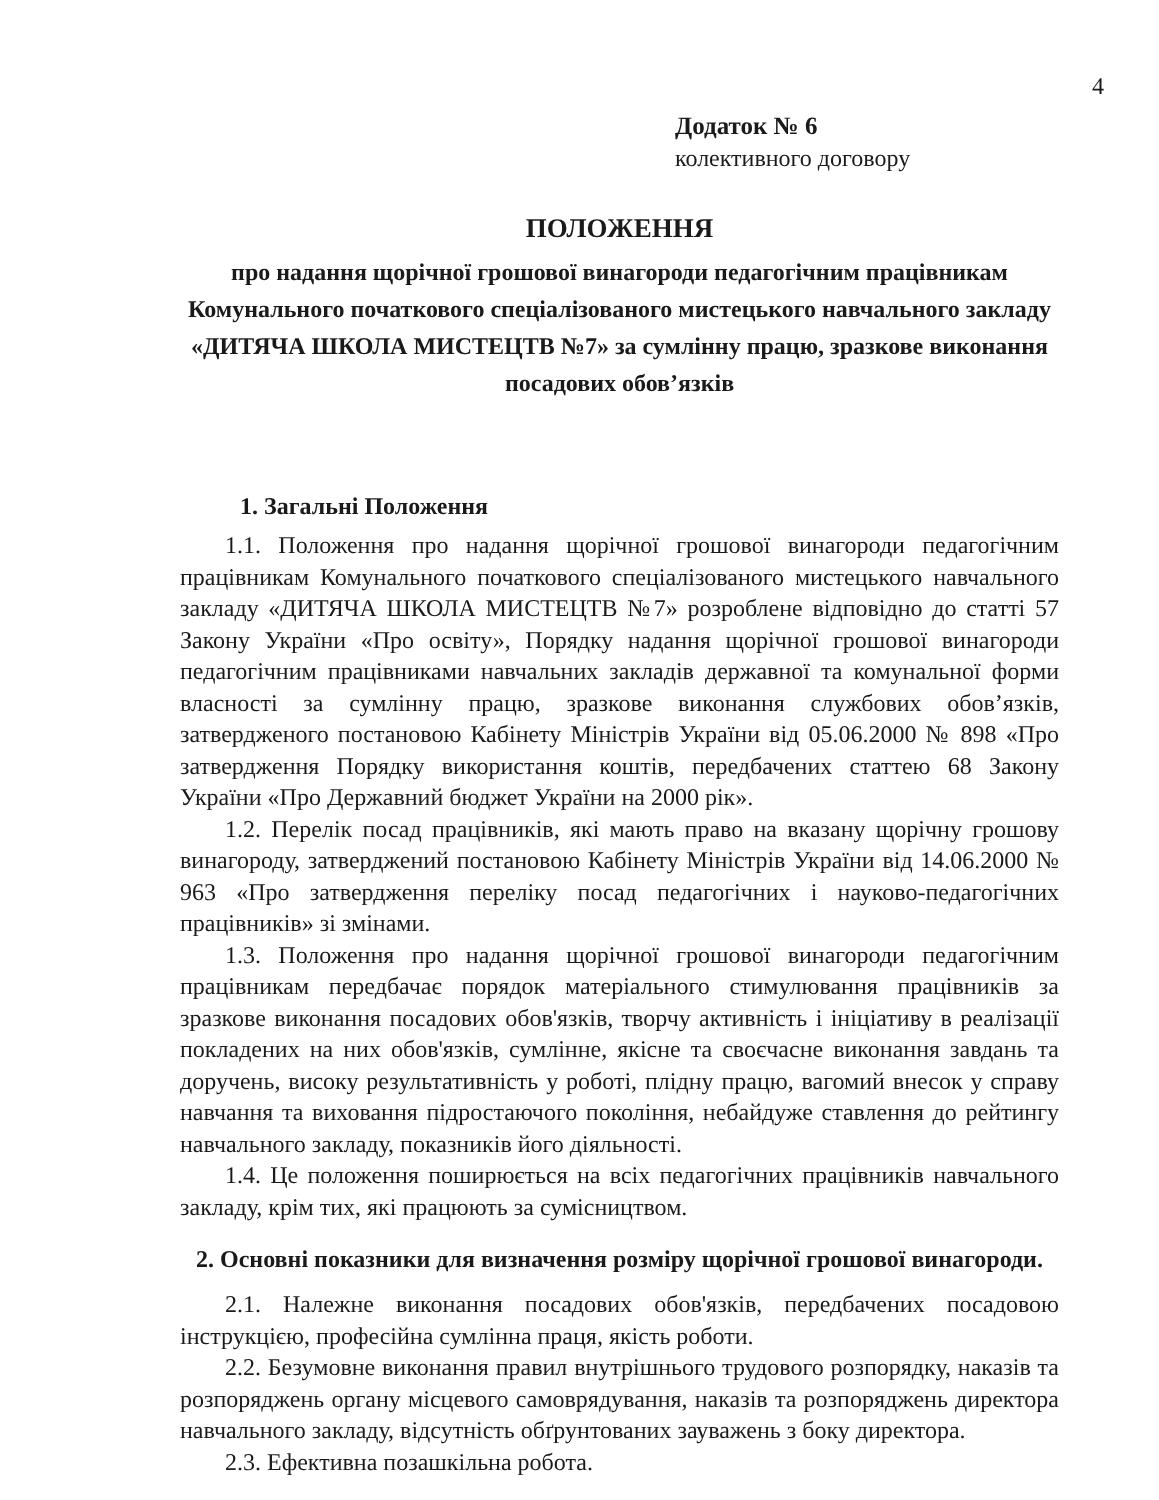4
Додаток № 6
колективного договору
ПОЛОЖЕННЯ
про надання щорічної грошової винагороди педагогічним працівникам Комунального початкового спеціалізованого мистецького навчального закладу «ДИТЯЧА ШКОЛА МИСТЕЦТВ №7» за сумлінну працю, зразкове виконання посадових обов’язків
1. Загальні Положення
1.1. Положення про надання щорічної грошової винагороди педагогічним працівникам Комунального початкового спеціалізованого мистецького навчального закладу «ДИТЯЧА ШКОЛА МИСТЕЦТВ №7» розроблене відповідно до статті 57 Закону України «Про освіту», Порядку надання щорічної грошової винагороди педагогічним працівниками навчальних закладів державної та комунальної форми власності за сумлінну працю, зразкове виконання службових обов’язків, затвердженого постановою Кабінету Міністрів України від 05.06.2000 № 898 «Про затвердження Порядку використання коштів, передбачених статтею 68 Закону України «Про Державний бюджет України на 2000 рік».
1.2. Перелік посад працівників, які мають право на вказану щорічну грошову винагороду, затверджений постановою Кабінету Міністрів України від 14.06.2000 № 963 «Про затвердження переліку посад педагогічних і науково-педагогічних працівників» зі змінами.
1.3. Положення про надання щорічної грошової винагороди педагогічним працівникам передбачає порядок матеріального стимулювання працівників за зразкове виконання посадових обов'язків, творчу активність і ініціативу в реалізації покладених на них обов'язків, сумлінне, якісне та своєчасне виконання завдань та доручень, високу результативність у роботі, плідну працю, вагомий внесок у справу навчання та виховання підростаючого покоління, небайдуже ставлення до рейтингу навчального закладу, показників його діяльності.
1.4. Це положення поширюється на всіх педагогічних працівників навчального закладу, крім тих, які працюють за сумісництвом.
2. Основні показники для визначення розміру щорічної грошової винагороди.
2.1. Належне виконання посадових обов'язків, передбачених посадовою інструкцією, професійна сумлінна праця, якість роботи.
2.2. Безумовне виконання правил внутрішнього трудового розпорядку, наказів та розпоряджень органу місцевого самоврядування, наказів та розпоряджень директора навчального закладу, відсутність обґрунтованих зауважень з боку директора.
2.3. Ефективна позашкільна робота.